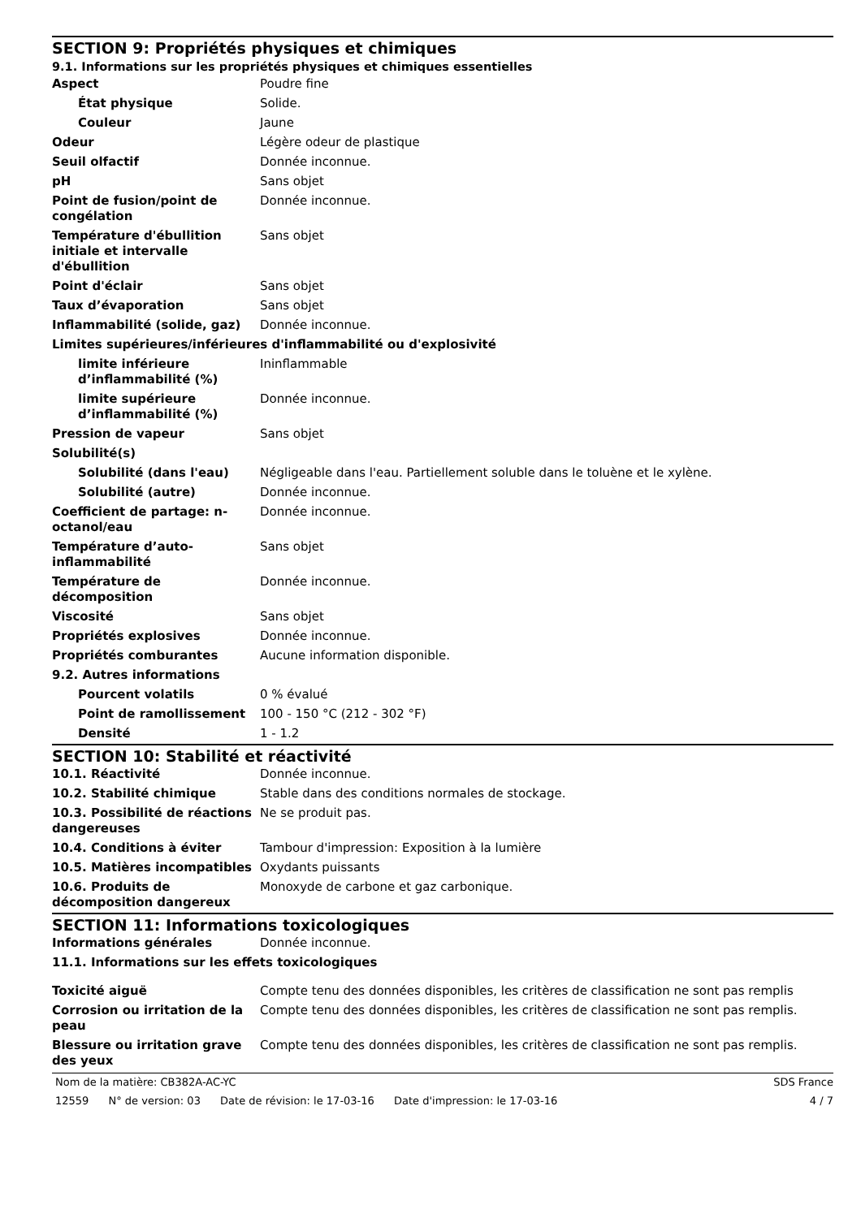SECTION 9: Propriétés physiques et chimiques
9.1. Informations sur les propriétés physiques et chimiques essentielles
| Aspect | Poudre fine |
| État physique | Solide. |
| Couleur | Jaune |
| Odeur | Légère odeur de plastique |
| Seuil olfactif | Donnée inconnue. |
| pH | Sans objet |
| Point de fusion/point de congélation | Donnée inconnue. |
| Température d'ébullition initiale et intervalle d'ébullition | Sans objet |
| Point d'éclair | Sans objet |
| Taux d’évaporation | Sans objet |
| Inflammabilité (solide, gaz) | Donnée inconnue. |
| Limites supérieures/inférieures d'inflammabilité ou d'explosivité | |
| limite inférieure d’inflammabilité (%) | Ininflammable |
| limite supérieure d’inflammabilité (%) | Donnée inconnue. |
| Pression de vapeur | Sans objet |
| Solubilité(s) | |
| Solubilité (dans l'eau) | Négligeable dans l'eau. Partiellement soluble dans le toluène et le xylène. |
| Solubilité (autre) | Donnée inconnue. |
| Coefficient de partage: n-octanol/eau | Donnée inconnue. |
| Température d’auto-inflammabilité | Sans objet |
| Température de décomposition | Donnée inconnue. |
| Viscosité | Sans objet |
| Propriétés explosives | Donnée inconnue. |
| Propriétés comburantes | Aucune information disponible. |
| 9.2. Autres informations | |
| Pourcent volatils | 0 % évalué |
| Point de ramollissement | 100 - 150 °C (212 - 302 °F) |
| Densité | 1 - 1.2 |
SECTION 10: Stabilité et réactivité
| 10.1. Réactivité | Donnée inconnue. |
| 10.2. Stabilité chimique | Stable dans des conditions normales de stockage. |
| 10.3. Possibilité de réactions dangereuses | Ne se produit pas. |
| 10.4. Conditions à éviter | Tambour d'impression: Exposition à la lumière |
| 10.5. Matières incompatibles | Oxydants puissants |
| 10.6. Produits de décomposition dangereux | Monoxyde de carbone et gaz carbonique. |
SECTION 11: Informations toxicologiques
| Informations générales | Donnée inconnue. |
| 11.1. Informations sur les effets toxicologiques | |
| Toxicité aiguë | Compte tenu des données disponibles, les critères de classification ne sont pas remplis |
| Corrosion ou irritation de la peau | Compte tenu des données disponibles, les critères de classification ne sont pas remplis. |
| Blessure ou irritation grave des yeux | Compte tenu des données disponibles, les critères de classification ne sont pas remplis. |
Nom de la matière: CB382A-AC-YC
SDS France
12559 N° de version: 03 Date de révision: le 17-03-16 Date d'impression: le 17-03-16
4 / 7